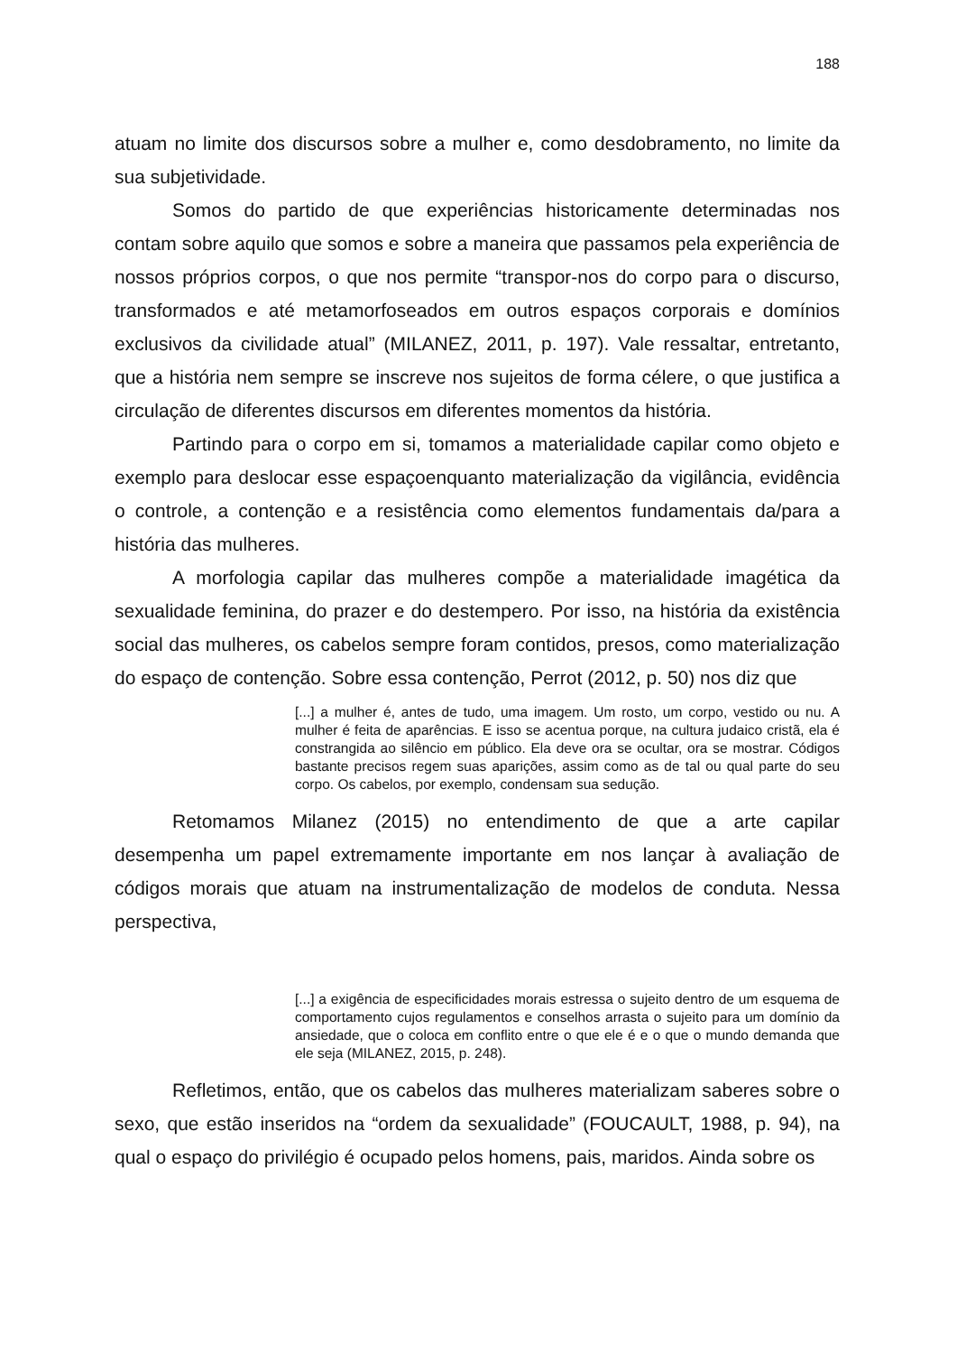188
atuam no limite dos discursos sobre a mulher e, como desdobramento, no limite da sua subjetividade.
Somos do partido de que experiências historicamente determinadas nos contam sobre aquilo que somos e sobre a maneira que passamos pela experiência de nossos próprios corpos, o que nos permite “transpor-nos do corpo para o discurso, transformados e até metamorfoseados em outros espaços corporais e domínios exclusivos da civilidade atual” (MILANEZ, 2011, p. 197). Vale ressaltar, entretanto, que a história nem sempre se inscreve nos sujeitos de forma célere, o que justifica a circulação de diferentes discursos em diferentes momentos da história.
Partindo para o corpo em si, tomamos a materialidade capilar como objeto e exemplo para deslocar esse espaçoenquanto materialização da vigilância, evidência o controle, a contenção e a resistência como elementos fundamentais da/para a história das mulheres.
A morfologia capilar das mulheres compõe a materialidade imagética da sexualidade feminina, do prazer e do destempero. Por isso, na história da existência social das mulheres, os cabelos sempre foram contidos, presos, como materialização do espaço de contenção. Sobre essa contenção, Perrot (2012, p. 50) nos diz que
[...] a mulher é, antes de tudo, uma imagem. Um rosto, um corpo, vestido ou nu. A mulher é feita de aparências. E isso se acentua porque, na cultura judaico cristã, ela é constrangida ao silêncio em público. Ela deve ora se ocultar, ora se mostrar. Códigos bastante precisos regem suas aparições, assim como as de tal ou qual parte do seu corpo. Os cabelos, por exemplo, condensam sua sedução.
Retomamos Milanez (2015) no entendimento de que a arte capilar desempenha um papel extremamente importante em nos lançar à avaliação de códigos morais que atuam na instrumentalização de modelos de conduta. Nessa perspectiva,
[...] a exigência de especificidades morais estressa o sujeito dentro de um esquema de comportamento cujos regulamentos e conselhos arrasta o sujeito para um domínio da ansiedade, que o coloca em conflito entre o que ele é e o que o mundo demanda que ele seja (MILANEZ, 2015, p. 248).
Refletimos, então, que os cabelos das mulheres materializam saberes sobre o sexo, que estão inseridos na “ordem da sexualidade” (FOUCAULT, 1988, p. 94), na qual o espaço do privilégio é ocupado pelos homens, pais, maridos. Ainda sobre os